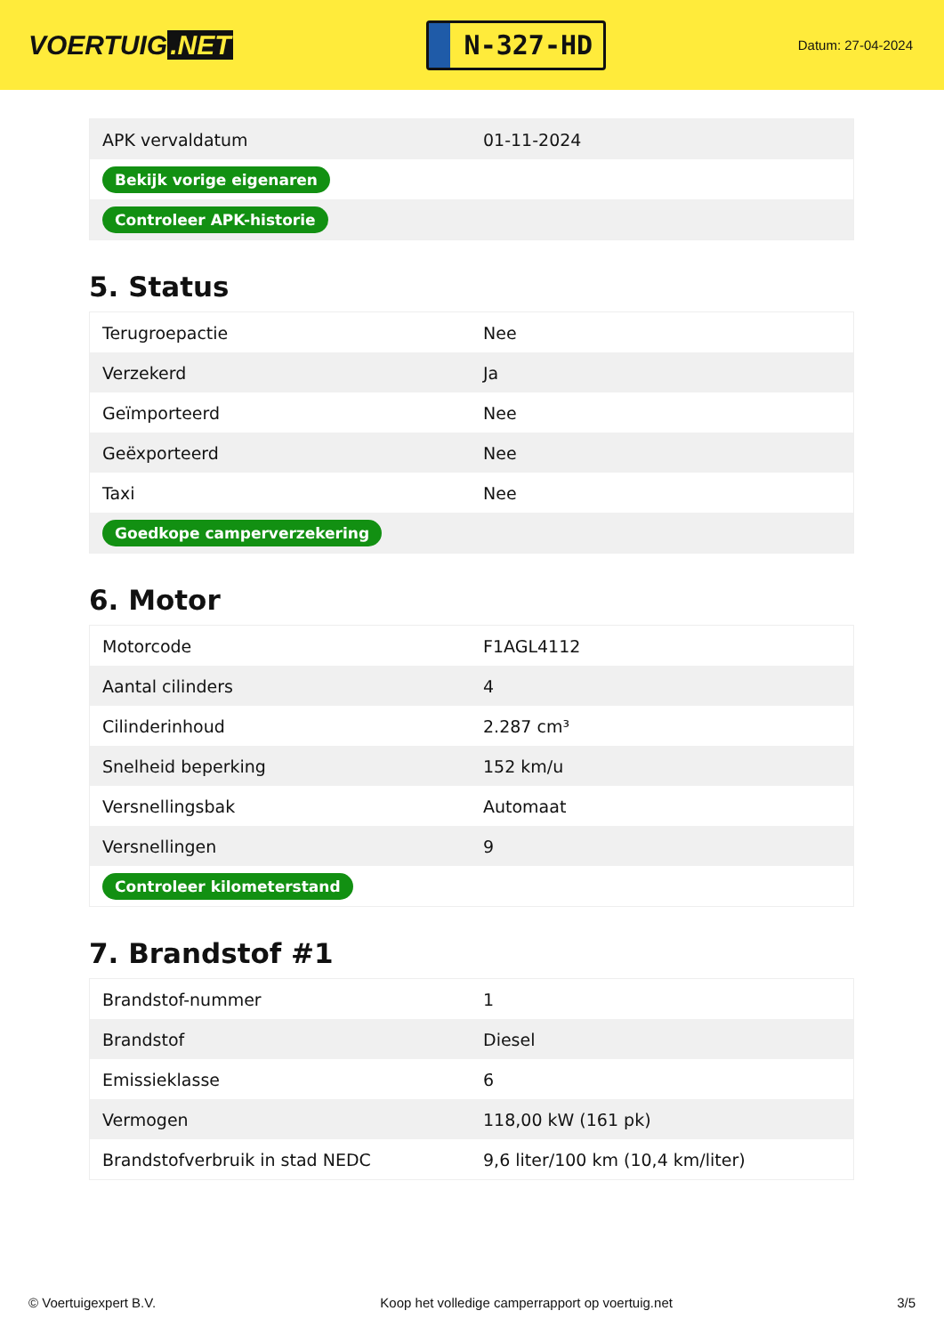VOERTUIG.NET
N-327-HD
Datum: 27-04-2024
| APK vervaldatum | 01-11-2024 |
| Bekijk vorige eigenaren | |
| Controleer APK-historie | |
5. Status
| Terugroepactie | Nee |
| Verzekerd | Ja |
| Geïmporteerd | Nee |
| Geëxporteerd | Nee |
| Taxi | Nee |
| Goedkope camperverzekering | |
6. Motor
| Motorcode | F1AGL4112 |
| Aantal cilinders | 4 |
| Cilinderinhoud | 2.287 cm³ |
| Snelheid beperking | 152 km/u |
| Versnellingsbak | Automaat |
| Versnellingen | 9 |
| Controleer kilometerstand | |
7. Brandstof #1
| Brandstof-nummer | 1 |
| Brandstof | Diesel |
| Emissieklasse | 6 |
| Vermogen | 118,00 kW (161 pk) |
| Brandstofverbruik in stad NEDC | 9,6 liter/100 km (10,4 km/liter) |
© Voertuigexpert B.V. Koop het volledige camperrapport op voertuig.net 3/5